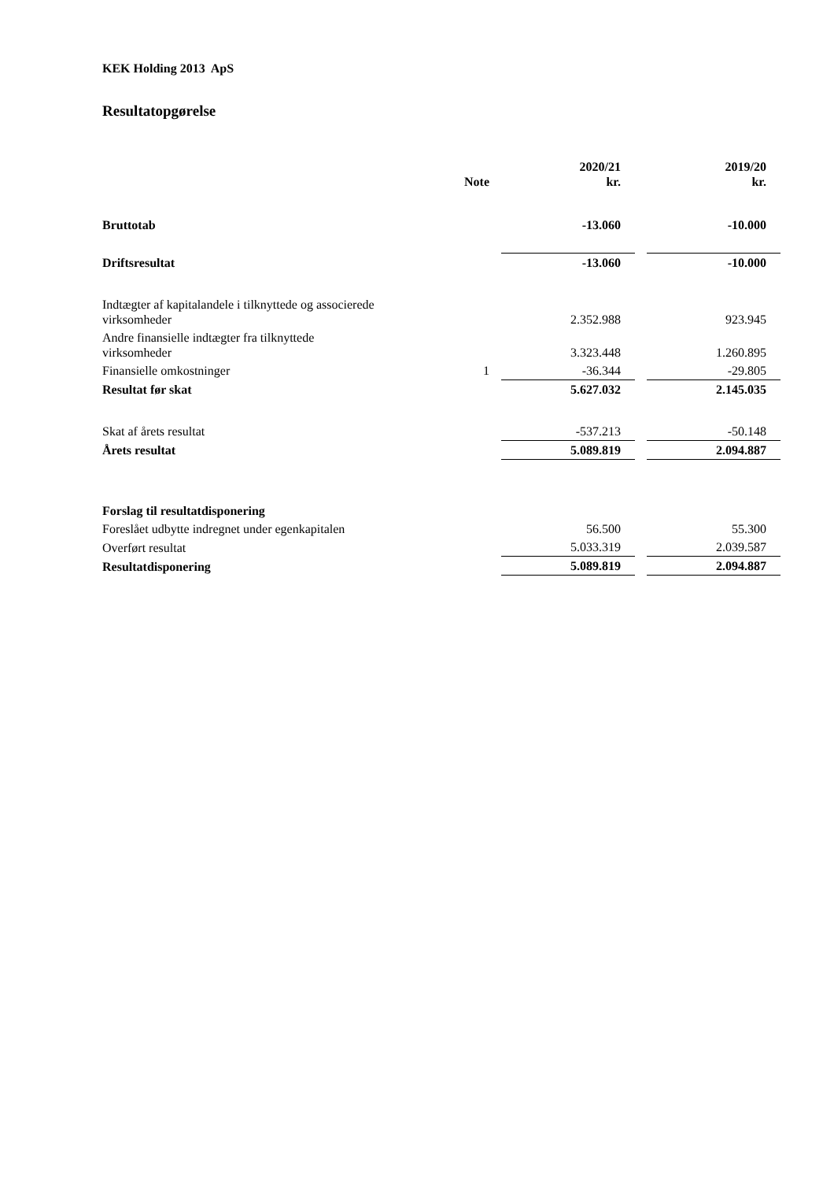KEK Holding 2013 ApS
Resultatopgørelse
| | Note | | 2020/21 kr. | | 2019/20 kr. |
| --- | --- | --- | --- | --- | --- |
| Bruttotab | | | -13.060 | | -10.000 |
| Driftsresultat | | | -13.060 | | -10.000 |
| Indtægter af kapitalandele i tilknyttede og associerede virksomheder | | | 2.352.988 | | 923.945 |
| Andre finansielle indtægter fra tilknyttede virksomheder | | | 3.323.448 | | 1.260.895 |
| Finansielle omkostninger | 1 | | -36.344 | | -29.805 |
| Resultat før skat | | | 5.627.032 | | 2.145.035 |
| Skat af årets resultat | | | -537.213 | | -50.148 |
| Årets resultat | | | 5.089.819 | | 2.094.887 |
| Forslag til resultatdisponering | | | | | |
| Foreslået udbytte indregnet under egenkapitalen | | | 56.500 | | 55.300 |
| Overført resultat | | | 5.033.319 | | 2.039.587 |
| Resultatdisponering | | | 5.089.819 | | 2.094.887 |